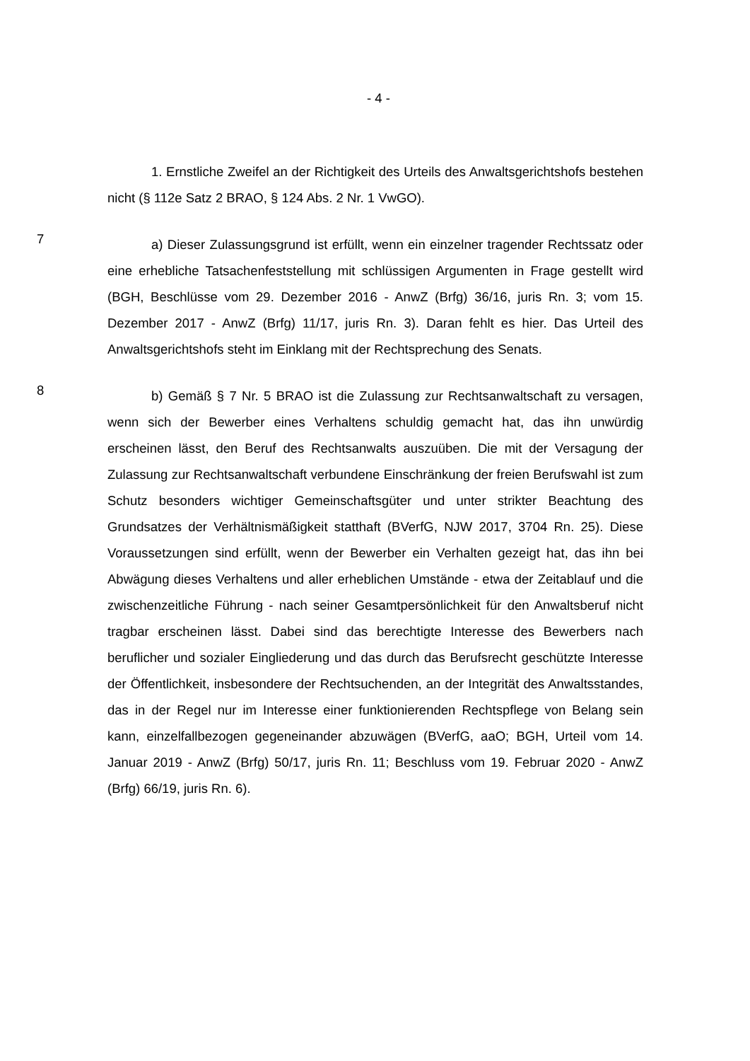- 4 -
1. Ernstliche Zweifel an der Richtigkeit des Urteils des Anwaltsgerichts­hofs bestehen nicht (§ 112e Satz 2 BRAO, § 124 Abs. 2 Nr. 1 VwGO).
7
a) Dieser Zulassungsgrund ist erfüllt, wenn ein einzelner tragender Rechtssatz oder eine erhebliche Tatsachenfeststellung mit schlüssigen Argu­menten in Frage gestellt wird (BGH, Beschlüsse vom 29. Dezember 2016 - AnwZ (Brfg) 36/16, juris Rn. 3; vom 15. Dezember 2017 - AnwZ (Brfg) 11/17, juris Rn. 3). Daran fehlt es hier. Das Urteil des Anwaltsgerichtshofs steht im Einklang mit der Rechtsprechung des Senats.
8
b) Gemäß § 7 Nr. 5 BRAO ist die Zulassung zur Rechtsanwaltschaft zu versagen, wenn sich der Bewerber eines Verhaltens schuldig gemacht hat, das ihn unwürdig erscheinen lässt, den Beruf des Rechtsanwalts auszuüben. Die mit der Versagung der Zulassung zur Rechtsanwaltschaft verbundene Ein­schränkung der freien Berufswahl ist zum Schutz besonders wichtiger Gemein­schaftsgüter und unter strikter Beachtung des Grundsatzes der Verhältnismä­ßigkeit statthaft (BVerfG, NJW 2017, 3704 Rn. 25). Diese Voraussetzungen sind erfüllt, wenn der Bewerber ein Verhalten gezeigt hat, das ihn bei Abwä­gung dieses Verhaltens und aller erheblichen Umstände - etwa der Zeitablauf und die zwischenzeitliche Führung - nach seiner Gesamtpersönlichkeit für den Anwaltsberuf nicht tragbar erscheinen lässt. Dabei sind das berechtigte Interes­se des Bewerbers nach beruflicher und sozialer Eingliederung und das durch das Berufsrecht geschützte Interesse der Öffentlichkeit, insbesondere der Rechtsuchenden, an der Integrität des Anwaltsstandes, das in der Regel nur im Interesse einer funktionierenden Rechtspflege von Belang sein kann, einzelfall­bezogen gegeneinander abzuwägen (BVerfG, aaO; BGH, Urteil vom 14. Januar 2019 - AnwZ (Brfg) 50/17, juris Rn. 11; Beschluss vom 19. Februar 2020 - AnwZ (Brfg) 66/19, juris Rn. 6).